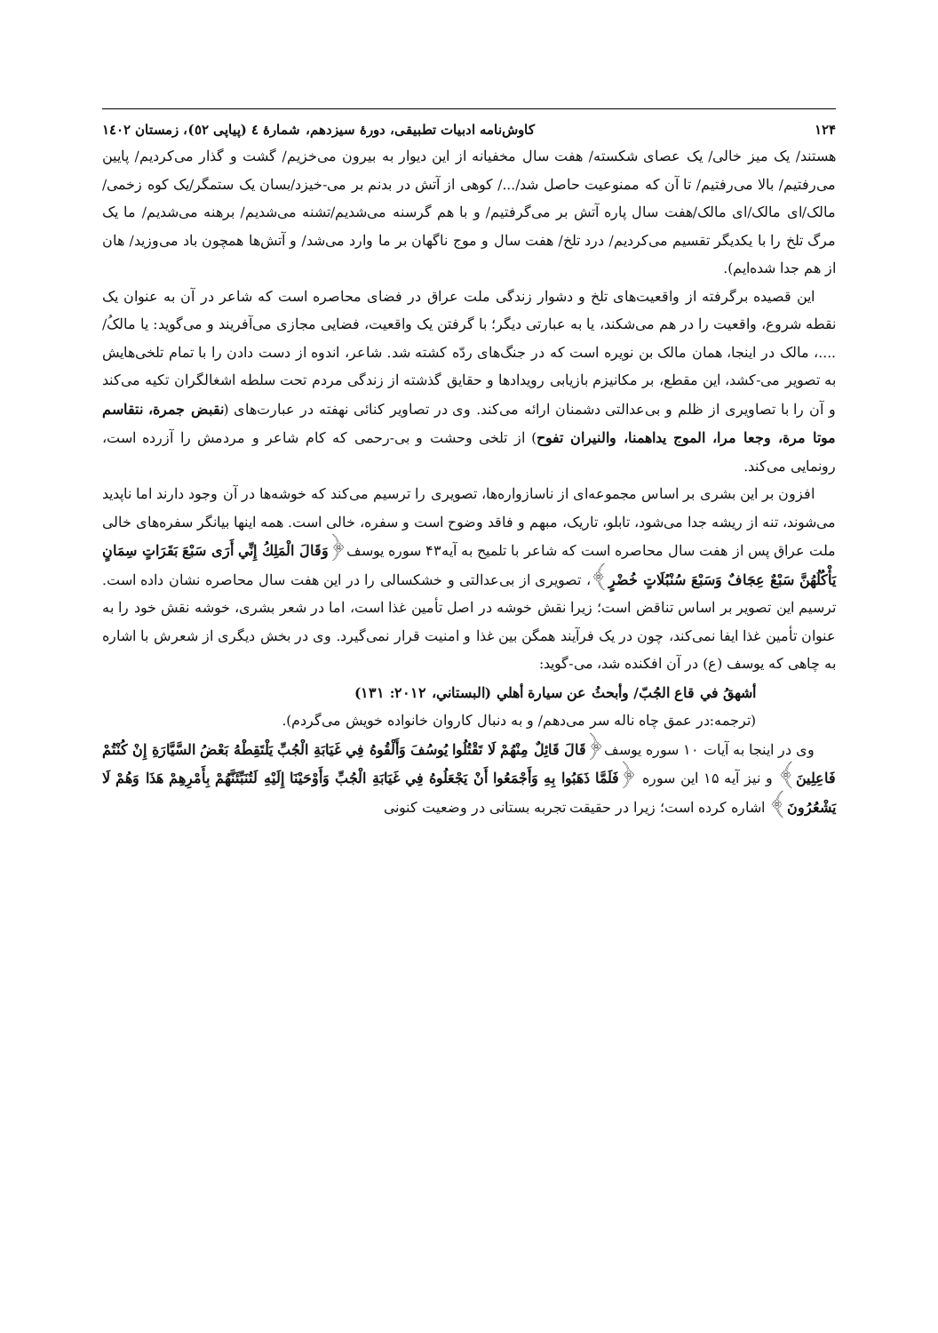۱۲۴ کاوش‌نامه ادبیات تطبیقی، دورۀ سیزدهم، شمارۀ ٤ (پیاپی ٥۲)، زمستان ۱٤۰۲
هستند/ یک میز خالی/ یک عصای شکسته/ هفت سال مخفیانه از این دیوار به بیرون می‌خزیم/ گشت و گذار می‌کردیم/ پایین می‌رفتیم/ بالا می‌رفتیم/ تا آن که ممنوعیت حاصل شد/.../ کوهی از آتش در بدنم بر می-خیزد/بسان یک ستمگر/یک کوه زخمی/مالک/ای مالک/ای مالک/هفت سال پاره آتش بر می‌گرفتیم/ و با هم گرسنه می‌شدیم/تشنه می‌شدیم/ برهنه می‌شدیم/ ما یک مرگ تلخ را با یکدیگر تقسیم می‌کردیم/ درد تلخ/ هفت سال و موج ناگهان بر ما وارد می‌شد/ و آتش‌ها همچون باد می‌وزید/ هان از هم جدا شده‌ایم).
این قصیده برگرفته از واقعیت‌های تلخ و دشوار زندگی ملت عراق در فضای محاصره است که شاعر در آن به عنوان یک نقطه شروع، واقعیت را در هم می‌شکند، یا به عبارتی دیگر؛ با گرفتن یک واقعیت، فضایی مجازی می‌آفریند و می‌گوید: یا مالکُ/ ....، مالک در اینجا، همان مالک بن نویره است که در جنگ‌های ردّه کشته شد. شاعر، اندوه از دست دادن را با تمام تلخی‌هایش به تصویر می-کشد، این مقطع، بر مکانیزم بازیابی رویدادها و حقایق گذشته از زندگی مردم تحت سلطه اشغالگران تکیه می‌کند و آن را با تصاویری از ظلم و بی‌عدالتی دشمنان ارائه می‌کند. وی در تصاویر کنائی نهفته در عبارت‌های (نقبض جمرة، نتقاسم موتا مرة، وجعا مرا، الموج یداهمنا، والنیران تفوح) از تلخی وحشت و بی-رحمی که کام شاعر و مردمش را آزرده است، رونمایی می‌کند.
افزون بر این بشری بر اساس مجموعه‌ای از ناسازواره‌ها، تصویری را ترسیم می‌کند که خوشه‌ها در آن وجود دارند اما ناپدید می‌شوند، تنه از ریشه جدا می‌شود، تابلو، تاریک، مبهم و فاقد وضوح است و سفره، خالی است. همه اینها بیانگر سفره‌های خالی ملت عراق پس از هفت سال محاصره است که شاعر با تلمیح به آیه۴۳ سوره یوسف﴿وَقَالَ الْمَلِكُ إِنِّي أَرَى سَبْعَ بَقَرَاتٍ سِمَانٍ يَأْكُلُهُنَّ سَبْعٌ عِجَافٌ وَسَبْعَ سُنْبُلَاتٍ خُضْرٍ﴾، تصویری از بی‌عدالتی و خشکسالی را در این هفت سال محاصره نشان داده است. ترسیم این تصویر بر اساس تناقض است؛ زیرا نقش خوشه در اصل تأمین غذا است، اما در شعر بشری، خوشه نقش خود را به عنوان تأمین غذا ایفا نمی‌کند، چون در یک فرآیند همگن بین غذا و امنیت قرار نمی‌گیرد. وی در بخش دیگری از شعرش با اشاره به چاهی که یوسف (ع) در آن افکنده شد، می-گوید:
أشهقُ في قاع الجُبّ/ وأبحثُ عن سيارة أهلي (البستاني، ۲۰۱۲: ۱۳۱)
(ترجمه:در عمق چاه ناله سر می‌دهم/ و به دنبال کاروان خانواده خویش می‌گردم).
وی در اینجا به آیات ۱۰ سوره یوسف﴿قَالَ قَائِلٌ مِنْهُمْ لَا تَقْتُلُوا يُوسُفَ وَأَلْقُوهُ فِي غَيَابَةِ الْجُبِّ يَلْتَقِطْهُ بَعْضُ السَّيَّارَةِ إِنْ كُنْتُمْ فَاعِلِينَ﴾ و نیز آیه ۱۵ این سوره ﴿فَلَمَّا ذَهَبُوا بِهِ وَأَجْمَعُوا أَنْ يَجْعَلُوهُ فِي غَيَابَةِ الْجُبِّ وَأَوْحَيْنَا إِلَيْهِ لَتُنَبِّئَنَّهُمْ بِأَمْرِهِمْ هَذَا وَهُمْ لَا يَشْعُرُونَ﴾ اشاره کرده است؛ زیرا در حقیقت تجربه بستانی در وضعیت کنونی